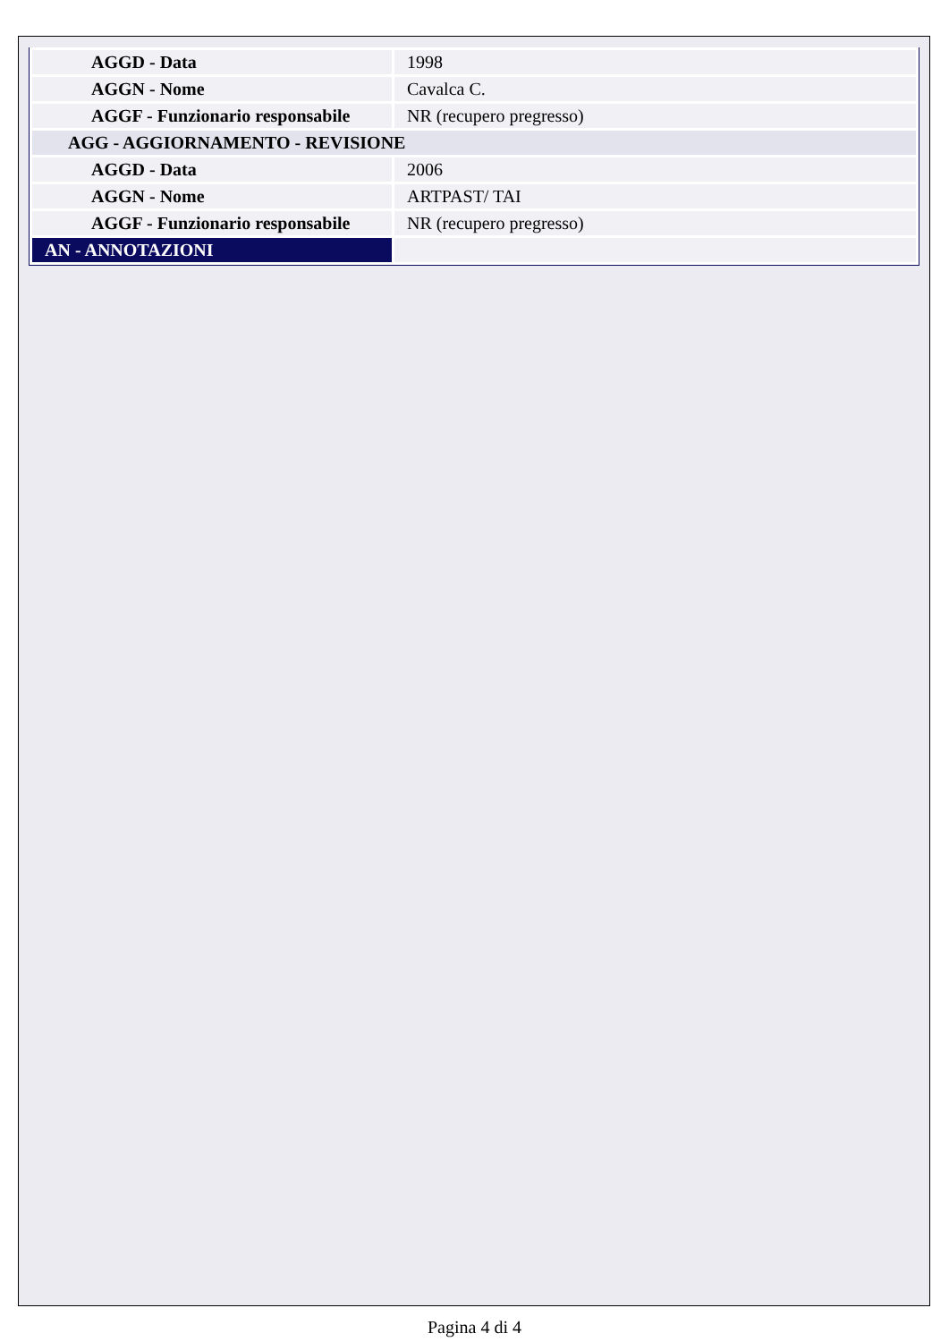| AGGD - Data | 1998 |
| AGGN - Nome | Cavalca C. |
| AGGF - Funzionario responsabile | NR (recupero pregresso) |
| AGG - AGGIORNAMENTO - REVISIONE | |
| AGGD - Data | 2006 |
| AGGN - Nome | ARTPAST/ TAI |
| AGGF - Funzionario responsabile | NR (recupero pregresso) |
| AN - ANNOTAZIONI | |
Pagina 4 di 4